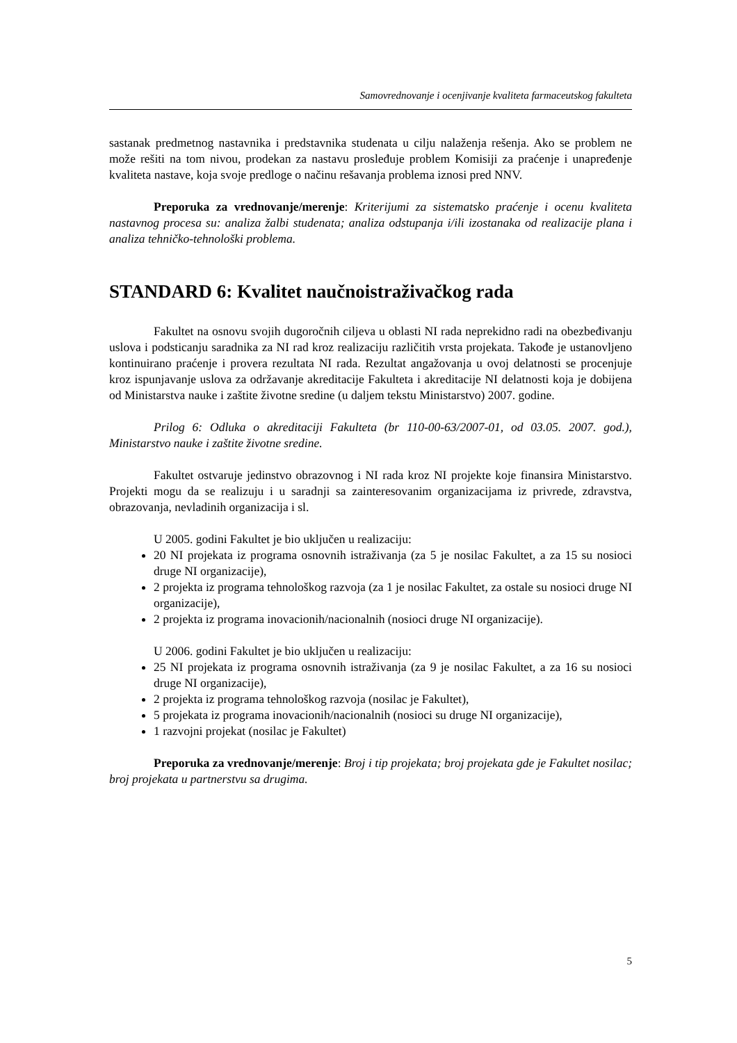Samovrednovanje i ocenjivanje kvaliteta farmaceutskog fakulteta
sastanak predmetnog nastavnika i predstavnika studenata u cilju nalaženja rešenja. Ako se problem ne može rešiti na tom nivou, prodekan za nastavu prosleđuje problem Komisiji za praćenje i unapređenje kvaliteta nastave, koja svoje predloge o načinu rešavanja problema iznosi pred NNV.
Preporuka za vrednovanje/merenje: Kriterijumi za sistematsko praćenje i ocenu kvaliteta nastavnog procesa su: analiza žalbi studenata; analiza odstupanja i/ili izostanaka od realizacije plana i analiza tehničko-tehnološki problema.
STANDARD 6: Kvalitet naučnoistraživačkog rada
Fakultet na osnovu svojih dugoročnih ciljeva u oblasti NI rada neprekidno radi na obezbeđivanju uslova i podsticanju saradnika za NI rad kroz realizaciju različitih vrsta projekata. Takođe je ustanovljeno kontinuirano praćenje i provera rezultata NI rada. Rezultat angažovanja u ovoj delatnosti se procenjuje kroz ispunjavanje uslova za održavanje akreditacije Fakulteta i akreditacije NI delatnosti koja je dobijena od Ministarstva nauke i zaštite životne sredine (u daljem tekstu Ministarstvo) 2007. godine.
Prilog 6: Odluka o akreditaciji Fakulteta (br 110-00-63/2007-01, od 03.05. 2007. god.), Ministarstvo nauke i zaštite životne sredine.
Fakultet ostvaruje jedinstvo obrazovnog i NI rada kroz NI projekte koje finansira Ministarstvo. Projekti mogu da se realizuju i u saradnji sa zainteresovanim organizacijama iz privrede, zdravstva, obrazovanja, nevladinih organizacija i sl.
U 2005. godini Fakultet je bio uključen u realizaciju:
20 NI projekata iz programa osnovnih istraživanja (za 5 je nosilac Fakultet, a za 15 su nosioci druge NI organizacije),
2 projekta iz programa tehnološkog razvoja (za 1 je nosilac Fakultet, za ostale su nosioci druge NI organizacije),
2 projekta iz programa inovacionih/nacionalnih (nosioci druge NI organizacije).
U 2006. godini Fakultet je bio uključen u realizaciju:
25 NI projekata iz programa osnovnih istraživanja (za 9 je nosilac Fakultet, a za 16 su nosioci druge NI organizacije),
2 projekta iz programa tehnološkog razvoja (nosilac je Fakultet),
5 projekata iz programa inovacionih/nacionalnih (nosioci su druge NI organizacije),
1 razvojni projekat (nosilac je Fakultet)
Preporuka za vrednovanje/merenje: Broj i tip projekata; broj projekata gde je Fakultet nosilac; broj projekata u partnerstvu sa drugima.
5